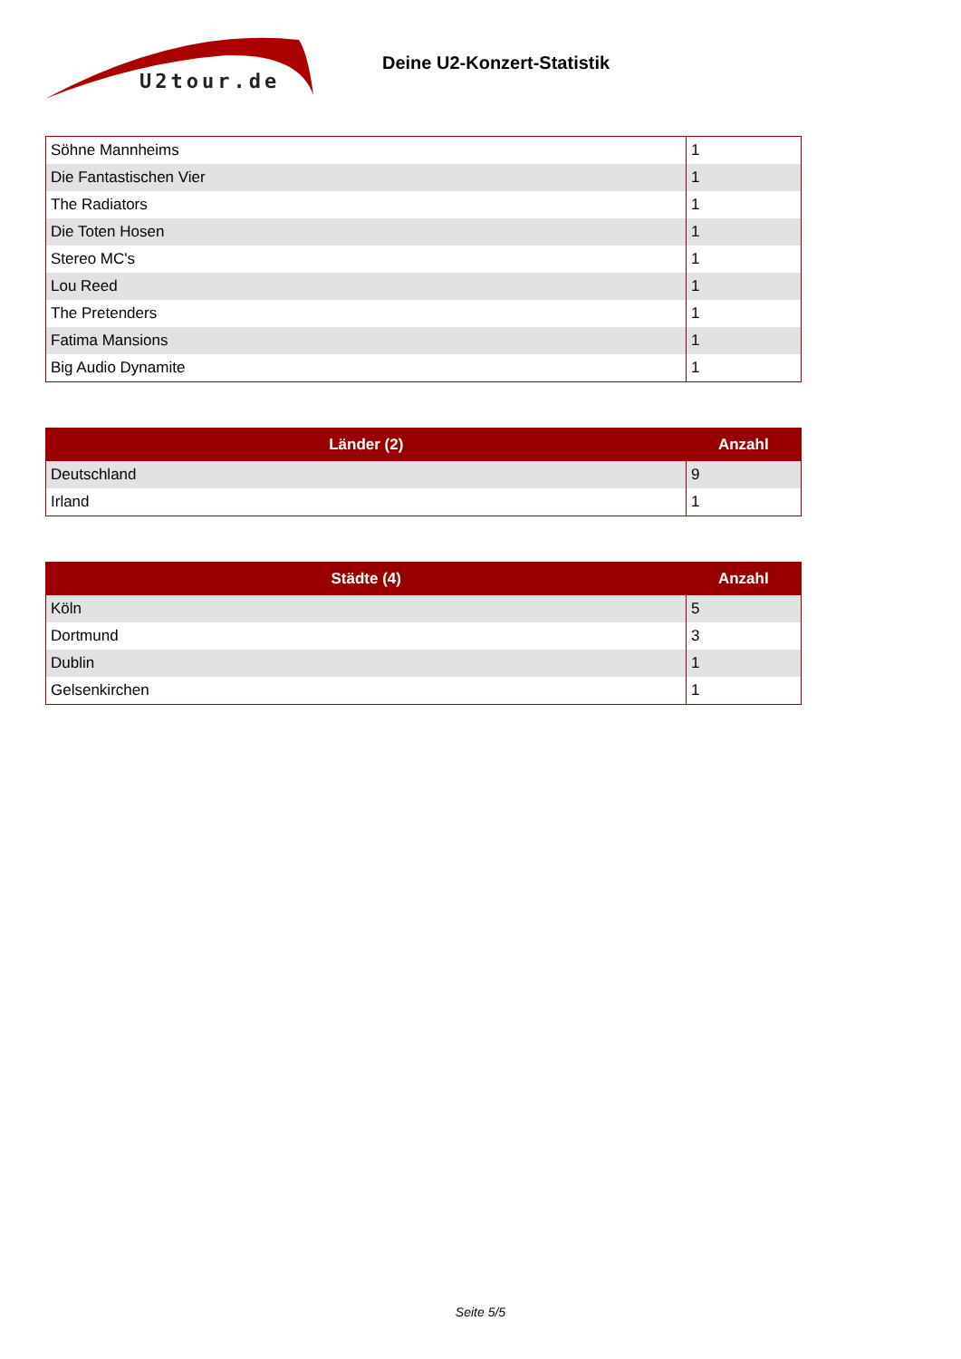U2tour.de
Deine U2-Konzert-Statistik
| Söhne Mannheims | 1 |
| Die Fantastischen Vier | 1 |
| The Radiators | 1 |
| Die Toten Hosen | 1 |
| Stereo MC's | 1 |
| Lou Reed | 1 |
| The Pretenders | 1 |
| Fatima Mansions | 1 |
| Big Audio Dynamite | 1 |
| Länder (2) | Anzahl |
| --- | --- |
| Deutschland | 9 |
| Irland | 1 |
| Städte (4) | Anzahl |
| --- | --- |
| Köln | 5 |
| Dortmund | 3 |
| Dublin | 1 |
| Gelsenkirchen | 1 |
Seite 5/5